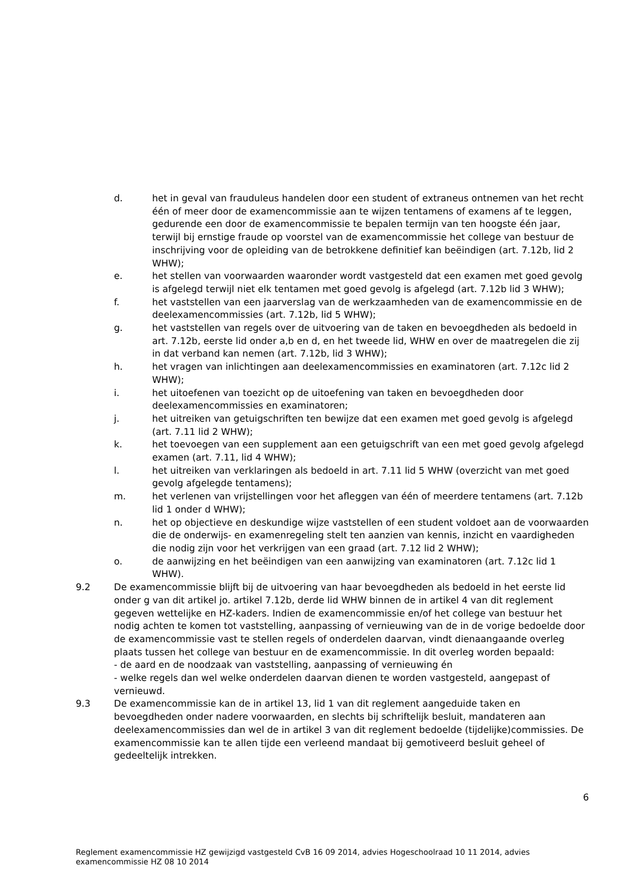d. het in geval van frauduleus handelen door een student of extraneus ontnemen van het recht één of meer door de examencommissie aan te wijzen tentamens of examens af te leggen, gedurende een door de examencommissie te bepalen termijn van ten hoogste één jaar, terwijl bij ernstige fraude op voorstel van de examencommissie het college van bestuur de inschrijving voor de opleiding van de betrokkene definitief kan beëindigen (art. 7.12b, lid 2 WHW);
e. het stellen van voorwaarden waaronder wordt vastgesteld dat een examen met goed gevolg is afgelegd terwijl niet elk tentamen met goed gevolg is afgelegd (art. 7.12b lid 3 WHW);
f. het vaststellen van een jaarverslag van de werkzaamheden van de examencommissie en de deelexamencommissies (art. 7.12b, lid 5 WHW);
g. het vaststellen van regels over de uitvoering van de taken en bevoegdheden als bedoeld in art. 7.12b, eerste lid onder a,b en d, en het tweede lid, WHW en over de maatregelen die zij in dat verband kan nemen (art. 7.12b, lid 3 WHW);
h. het vragen van inlichtingen aan deelexamencommissies en examinatoren (art. 7.12c lid 2 WHW);
i. het uitoefenen van toezicht op de uitoefening van taken en bevoegdheden door deelexamencommissies en examinatoren;
j. het uitreiken van getuigschriften ten bewijze dat een examen met goed gevolg is afgelegd (art. 7.11 lid 2 WHW);
k. het toevoegen van een supplement aan een getuigschrift van een met goed gevolg afgelegd examen (art. 7.11, lid 4 WHW);
l. het uitreiken van verklaringen als bedoeld in art. 7.11 lid 5 WHW (overzicht van met goed gevolg afgelegde tentamens);
m. het verlenen van vrijstellingen voor het afleggen van één of meerdere tentamens (art. 7.12b lid 1 onder d WHW);
n. het op objectieve en deskundige wijze vaststellen of een student voldoet aan de voorwaarden die de onderwijs- en examenregeling stelt ten aanzien van kennis, inzicht en vaardigheden die nodig zijn voor het verkrijgen van een graad (art. 7.12 lid 2 WHW);
o. de aanwijzing en het beëindigen van een aanwijzing van examinatoren (art. 7.12c lid 1 WHW).
9.2 De examencommissie blijft bij de uitvoering van haar bevoegdheden als bedoeld in het eerste lid onder g van dit artikel jo. artikel 7.12b, derde lid WHW binnen de in artikel 4 van dit reglement gegeven wettelijke en HZ-kaders. Indien de examencommissie en/of het college van bestuur het nodig achten te komen tot vaststelling, aanpassing of vernieuwing van de in de vorige bedoelde door de examencommissie vast te stellen regels of onderdelen daarvan, vindt dienaangaande overleg plaats tussen het college van bestuur en de examencommissie. In dit overleg worden bepaald:
- de aard en de noodzaak van vaststelling, aanpassing of vernieuwing én
- welke regels dan wel welke onderdelen daarvan dienen te worden vastgesteld, aangepast of vernieuwd.
9.3 De examencommissie kan de in artikel 13, lid 1 van dit reglement aangeduide taken en bevoegdheden onder nadere voorwaarden, en slechts bij schriftelijk besluit, mandateren aan deelexamencommissies dan wel de in artikel 3 van dit reglement bedoelde (tijdelijke)commissies. De examencommissie kan te allen tijde een verleend mandaat bij gemotiveerd besluit geheel of gedeeltelijk intrekken.
6
Reglement examencommissie HZ gewijzigd vastgesteld CvB 16 09 2014, advies Hogeschoolraad 10 11 2014, advies examencommissie HZ 08 10 2014